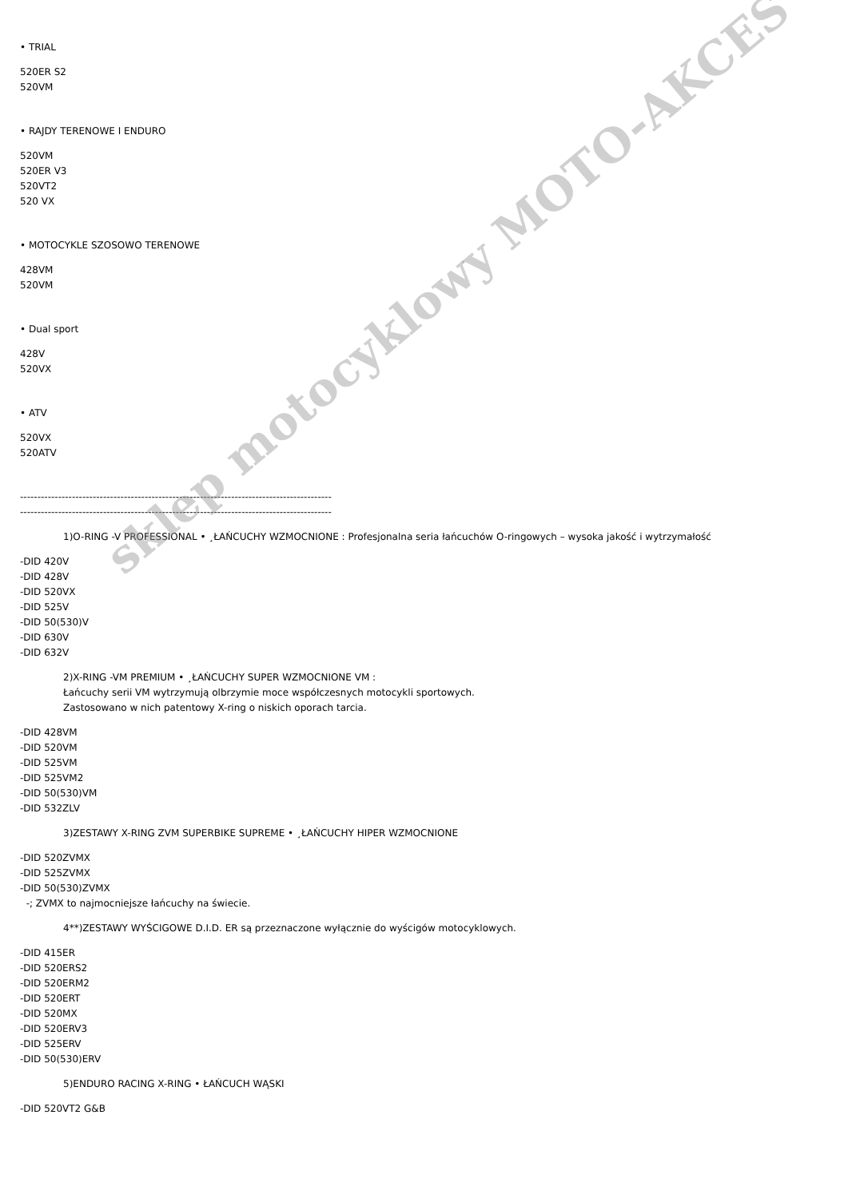• TRIAL
520ER S2
520VM
• RAJDY TERENOWE I ENDURO
520VM
520ER V3
520VT2
520 VX
• MOTOCYKLE SZOSOWO TERENOWE
428VM
520VM
• Dual sport
428V
520VX
• ATV
520VX
520ATV
------------------------------------------------------------------------------------------
------------------------------------------------------------------------------------------
1)O-RING -V PROFESSIONAL • ¸ŁAŃCUCHY WZMOCNIONE : Profesjonalna seria łańcuchów O-ringowych – wysoka jakość i wytrzymałość
-DID 420V
-DID 428V
-DID 520VX
-DID 525V
-DID 50(530)V
-DID 630V
-DID 632V
2)X-RING -VM PREMIUM • ¸ŁAŃCUCHY SUPER WZMOCNIONE VM :
Łańcuchy serii VM wytrzymują olbrzymie moce współczesnych motocykli sportowych.
Zastosowano w nich patentowy X-ring o niskich oporach tarcia.
-DID 428VM
-DID 520VM
-DID 525VM
-DID 525VM2
-DID 50(530)VM
-DID 532ZLV
3)ZESTAWY X-RING ZVM SUPERBIKE SUPREME • ¸ŁAŃCUCHY HIPER WZMOCNIONE
-DID 520ZVMX
-DID 525ZVMX
-DID 50(530)ZVMX
-; ZVMX to najmocniejsze łańcuchy na świecie.
4**)ZESTAWY WYŚCIGOWE D.I.D. ER są przeznaczone wyłącznie do wyścigów motocyklowych.
-DID 415ER
-DID 520ERS2
-DID 520ERM2
-DID 520ERT
-DID 520MX
-DID 520ERV3
-DID 525ERV
-DID 50(530)ERV
5)ENDURO RACING X-RING • ŁAŃCUCH WĄSKI
-DID 520VT2 G&B
sklep motocyklowy MOTO-AKCES